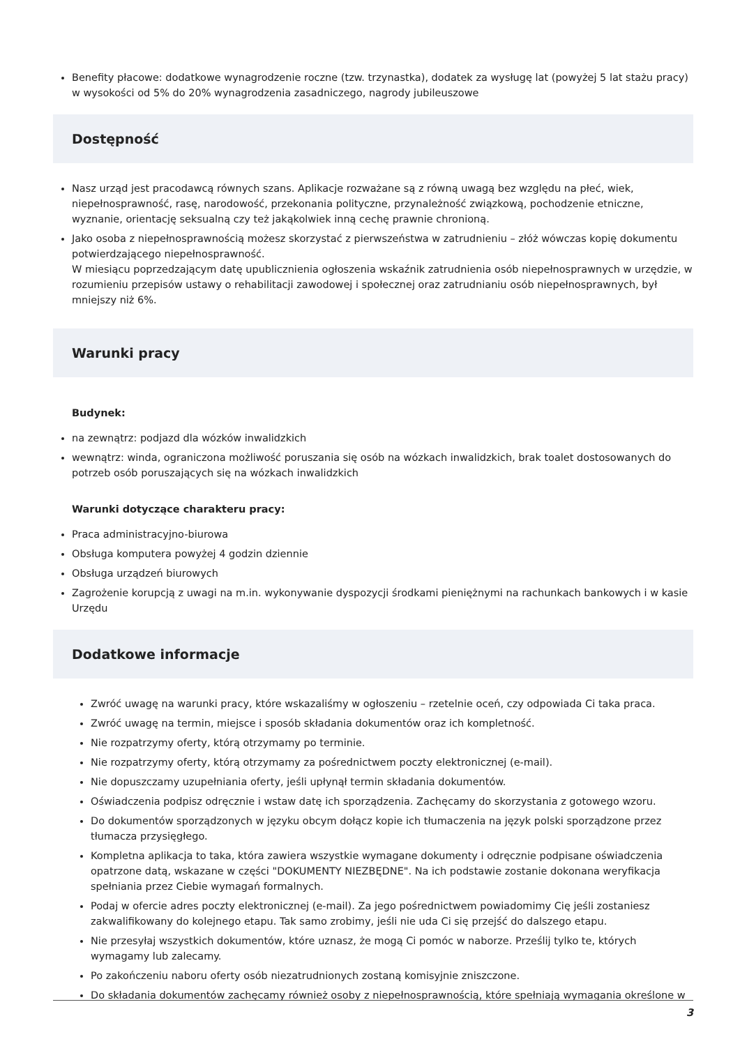Benefity płacowe: dodatkowe wynagrodzenie roczne (tzw. trzynastka), dodatek za wysługę lat (powyżej 5 lat stażu pracy) w wysokości od 5% do 20% wynagrodzenia zasadniczego, nagrody jubileuszowe
Dostępność
Nasz urząd jest pracodawcą równych szans. Aplikacje rozważane są z równą uwagą bez względu na płeć, wiek, niepełnosprawność, rasę, narodowość, przekonania polityczne, przynależność związkową, pochodzenie etniczne, wyznanie, orientację seksualną czy też jakąkolwiek inną cechę prawnie chronioną.
Jako osoba z niepełnosprawnością możesz skorzystać z pierwszeństwa w zatrudnieniu – złóż wówczas kopię dokumentu potwierdzającego niepełnosprawność.
W miesiącu poprzedzającym datę upublicznienia ogłoszenia wskaźnik zatrudnienia osób niepełnosprawnych w urzędzie, w rozumieniu przepisów ustawy o rehabilitacji zawodowej i społecznej oraz zatrudnianiu osób niepełnosprawnych, był mniejszy niż 6%.
Warunki pracy
Budynek:
na zewnątrz: podjazd dla wózków inwalidzkich
wewnątrz: winda, ograniczona możliwość poruszania się osób na wózkach inwalidzkich, brak toalet dostosowanych do potrzeb osób poruszających się na wózkach inwalidzkich
Warunki dotyczące charakteru pracy:
Praca administracyjno-biurowa
Obsługa komputera powyżej 4 godzin dziennie
Obsługa urządzeń biurowych
Zagrożenie korupcją z uwagi na m.in. wykonywanie dyspozycji środkami pieniężnymi na rachunkach bankowych i w kasie Urzędu
Dodatkowe informacje
Zwróć uwagę na warunki pracy, które wskazaliśmy w ogłoszeniu – rzetelnie oceń, czy odpowiada Ci taka praca.
Zwróć uwagę na termin, miejsce i sposób składania dokumentów oraz ich kompletność.
Nie rozpatrzymy oferty, którą otrzymamy po terminie.
Nie rozpatrzymy oferty, którą otrzymamy za pośrednictwem poczty elektronicznej (e-mail).
Nie dopuszczamy uzupełniania oferty, jeśli upłynął termin składania dokumentów.
Oświadczenia podpisz odręcznie i wstaw datę ich sporządzenia. Zachęcamy do skorzystania z gotowego wzoru.
Do dokumentów sporządzonych w języku obcym dołącz kopie ich tłumaczenia na język polski sporządzone przez tłumacza przysięgłego.
Kompletna aplikacja to taka, która zawiera wszystkie wymagane dokumenty i odręcznie podpisane oświadczenia opatrzone datą, wskazane w części "DOKUMENTY NIEZBĘDNE". Na ich podstawie zostanie dokonana weryfikacja spełniania przez Ciebie wymagań formalnych.
Podaj w ofercie adres poczty elektronicznej (e-mail). Za jego pośrednictwem powiadomimy Cię jeśli zostaniesz zakwalifikowany do kolejnego etapu. Tak samo zrobimy, jeśli nie uda Ci się przejść do dalszego etapu.
Nie przesyłaj wszystkich dokumentów, które uznasz, że mogą Ci pomóc w naborze. Prześlij tylko te, których wymagamy lub zalecamy.
Po zakończeniu naboru oferty osób niezatrudnionych zostaną komisyjnie zniszczone.
Do składania dokumentów zachęcamy również osoby z niepełnosprawnością, które spełniają wymagania określone w
3